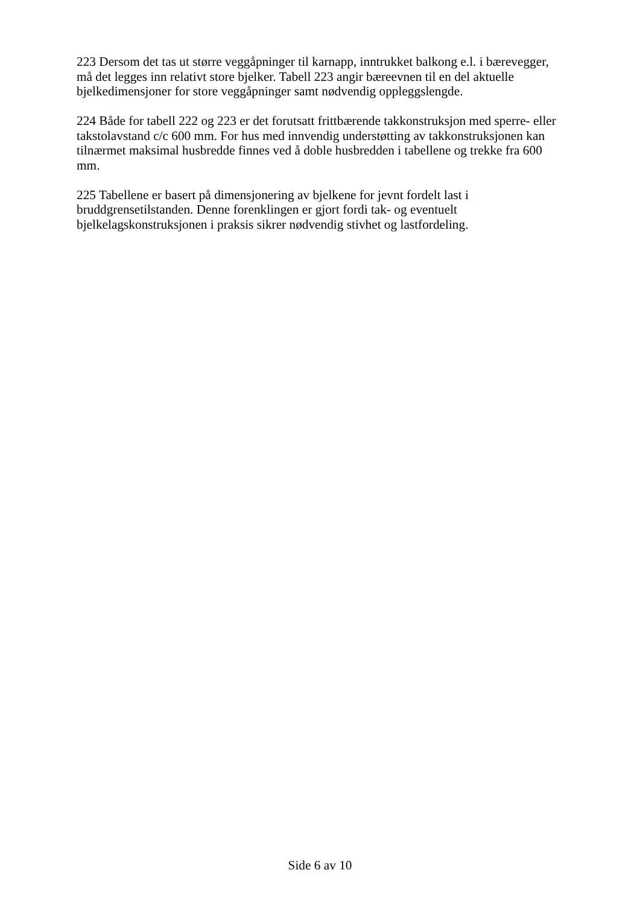223 Dersom det tas ut større veggåpninger til karnapp, inntrukket balkong e.l. i bærevegger,
må det legges inn relativt store bjelker. Tabell 223 angir bæreevnen til en del aktuelle
bjelkedimensjoner for store veggåpninger samt nødvendig oppleggslengde.
224 Både for tabell 222 og 223 er det forutsatt frittbærende takkonstruksjon med sperre- eller
takstolavstand c/c 600 mm. For hus med innvendig understøtting av takkonstruksjonen kan
tilnærmet maksimal husbredde finnes ved å doble husbredden i tabellene og trekke fra 600
mm.
225 Tabellene er basert på dimensjonering av bjelkene for jevnt fordelt last i
bruddgrensetilstanden. Denne forenklingen er gjort fordi tak- og eventuelt
bjelkelagskonstruksjonen i praksis sikrer nødvendig stivhet og lastfordeling.
Side 6 av 10